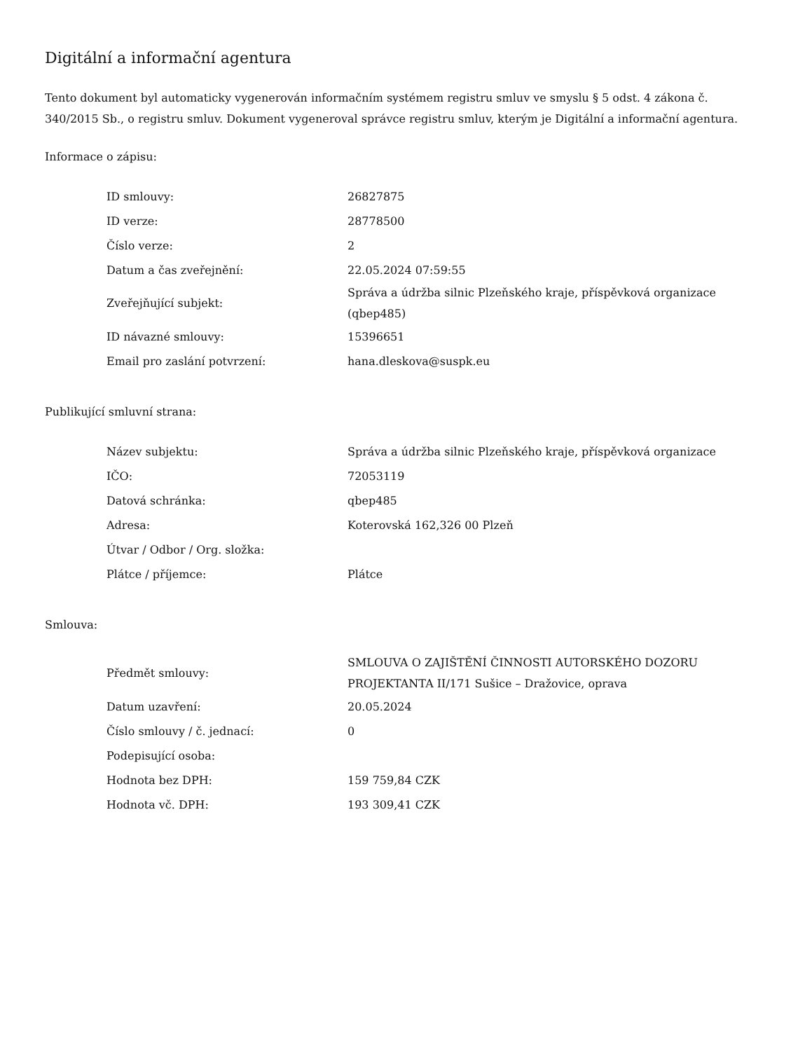Digitální a informační agentura
Tento dokument byl automaticky vygenerován informačním systémem registru smluv ve smyslu § 5 odst. 4 zákona č. 340/2015 Sb., o registru smluv. Dokument vygeneroval správce registru smluv, kterým je Digitální a informační agentura.
Informace o zápisu:
| ID smlouvy: | 26827875 |
| ID verze: | 28778500 |
| Číslo verze: | 2 |
| Datum a čas zveřejnění: | 22.05.2024 07:59:55 |
| Zveřejňující subjekt: | Správa a údržba silnic Plzeňského kraje, příspěvková organizace (qbep485) |
| ID návazné smlouvy: | 15396651 |
| Email pro zaslání potvrzení: | hana.dleskova@suspk.eu |
Publikující smluvní strana:
| Název subjektu: | Správa a údržba silnic Plzeňského kraje, příspěvková organizace |
| IČO: | 72053119 |
| Datová schránka: | qbep485 |
| Adresa: | Koterovská 162,326 00 Plzeň |
| Útvar / Odbor / Org. složka: | |
| Plátce / příjemce: | Plátce |
Smlouva:
| Předmět smlouvy: | SMLOUVA O ZAJIŠTĚNÍ ČINNOSTI AUTORSKÉHO DOZORU PROJEKTANTA II/171 Sušice – Dražovice, oprava |
| Datum uzavření: | 20.05.2024 |
| Číslo smlouvy / č. jednací: | 0 |
| Podepisující osoba: | |
| Hodnota bez DPH: | 159 759,84 CZK |
| Hodnota vč. DPH: | 193 309,41 CZK |